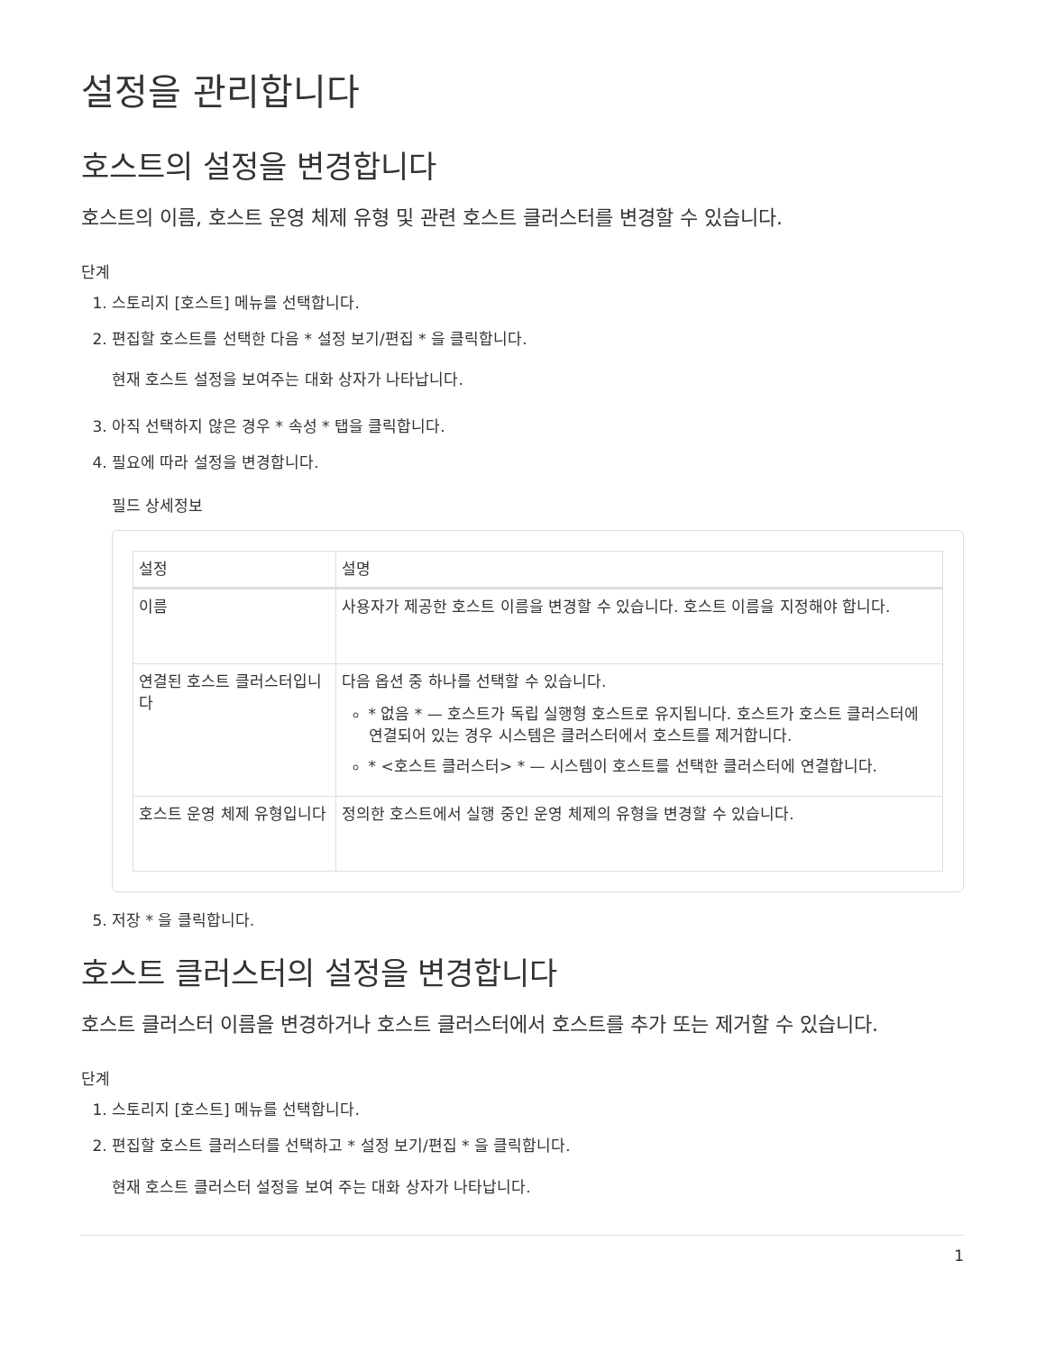설정을 관리합니다
호스트의 설정을 변경합니다
호스트의 이름, 호스트 운영 체제 유형 및 관련 호스트 클러스터를 변경할 수 있습니다.
단계
1. 스토리지 [호스트] 메뉴를 선택합니다.
2. 편집할 호스트를 선택한 다음 * 설정 보기/편집 * 을 클릭합니다.
현재 호스트 설정을 보여주는 대화 상자가 나타납니다.
3. 아직 선택하지 않은 경우 * 속성 * 탭을 클릭합니다.
4. 필요에 따라 설정을 변경합니다.
필드 상세정보
| 설정 | 설명 |
| --- | --- |
| 이름 | 사용자가 제공한 호스트 이름을 변경할 수 있습니다. 호스트 이름을 지정해야 합니다. |
| 연결된 호스트 클러스터입니다 | 다음 옵션 중 하나를 선택할 수 있습니다. * 없음 * — 호스트가 독립 실행형 호스트로 유지됩니다. 호스트가 호스트 클러스터에 연결되어 있는 경우 시스템은 클러스터에서 호스트를 제거합니다. * <호스트 클러스터> * — 시스템이 호스트를 선택한 클러스터에 연결합니다. |
| 호스트 운영 체제 유형입니다 | 정의한 호스트에서 실행 중인 운영 체제의 유형을 변경할 수 있습니다. |
5. 저장 * 을 클릭합니다.
호스트 클러스터의 설정을 변경합니다
호스트 클러스터 이름을 변경하거나 호스트 클러스터에서 호스트를 추가 또는 제거할 수 있습니다.
단계
1. 스토리지 [호스트] 메뉴를 선택합니다.
2. 편집할 호스트 클러스터를 선택하고 * 설정 보기/편집 * 을 클릭합니다.
현재 호스트 클러스터 설정을 보여 주는 대화 상자가 나타납니다.
1